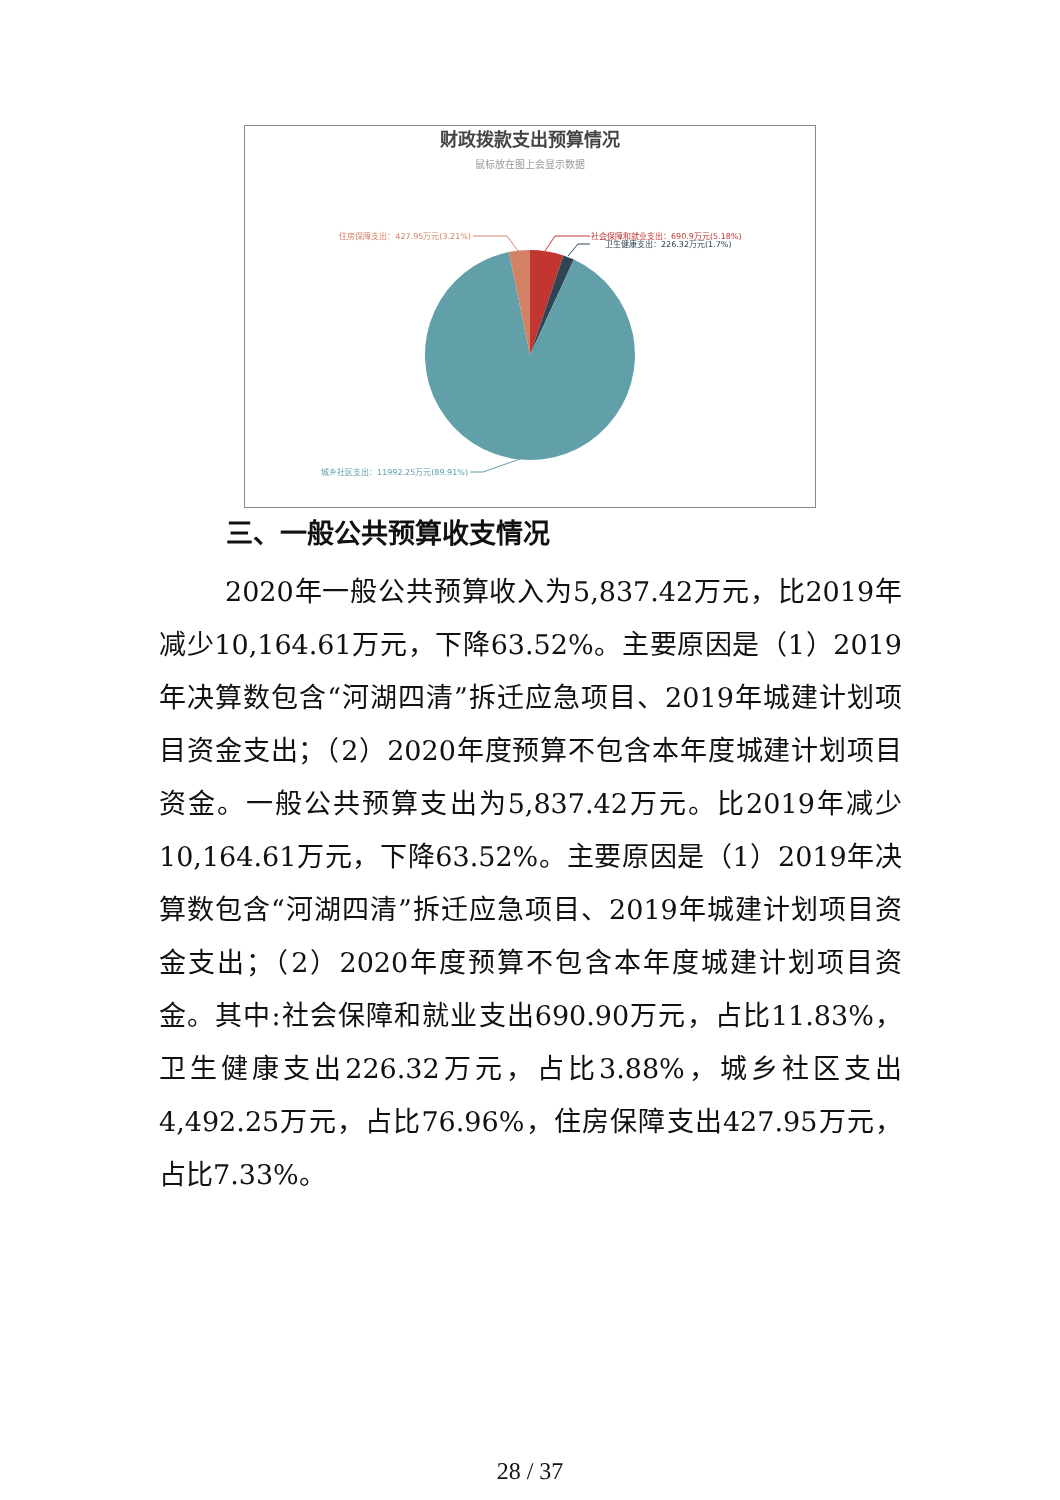财政拨款支出预算情况
鼠标放在图上会显示数据
社会保障和就业支出：690.9万元(5.18%)
卫生健康支出：226.32万元(1.7%)
住房保障支出：427.95万元(3.21%)
城乡社区支出：11992.25万元(89.91%)
三、一般公共预算收支情况
2020年一般公共预算收入为5,837.42万元，比2019年减少10,164.61万元，下降63.52%。主要原因是（1）2019年决算数包含“河湖四清”拆迁应急项目、2019年城建计划项目资金支出；（2）2020年度预算不包含本年度城建计划项目资金。一般公共预算支出为5,837.42万元。比2019年减少10,164.61万元，下降63.52%。主要原因是（1）2019年决算数包含“河湖四清”拆迁应急项目、2019年城建计划项目资金支出；（2）2020年度预算不包含本年度城建计划项目资金。其中:社会保障和就业支出690.90万元，占比11.83%，卫生健康支出226.32万元，占比3.88%，城乡社区支出4,492.25万元，占比76.96%，住房保障支出427.95万元，占比7.33%。
28 / 37